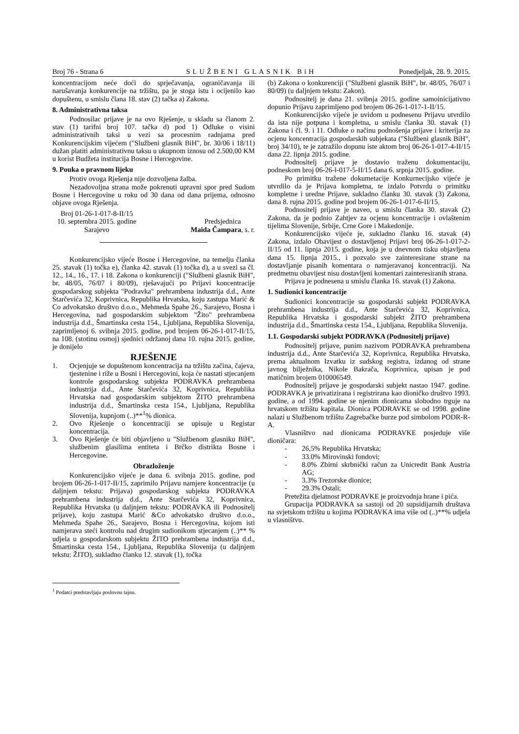Broj 76 - Strana 6 SLUŽBENI GLASNIK BiH Ponedjeljak, 28. 9. 2015.
koncentracijom neće doći do sprječavanja, ograničavanja ili narušavanja konkurencije na tržištu, pa je stoga istu i ocijenilo kao dopuštenu, u smislu člana 18. stav (2) tačka a) Zakona.
8. Administrativna taksa
Podnosilac prijave je na ovo Rješenje, u skladu sa članom 2. stav (1) tarifni broj 107. tačka d) pod 1) Odluke o visini administrativnih taksi u vezi sa procesnim radnjama pred Konkurencijskim vijećem ("Službeni glasnik BiH", br. 30/06 i 18/11) dužan platiti administrativnu taksu u ukupnom iznosu od 2.500,00 KM u korist Budžeta institucija Bosne i Hercegovine.
9. Pouka o pravnom lijeku
Protiv ovoga Rješenja nije dozvoljena žalba.
Nezadovoljna strana može pokrenuti upravni spor pred Sudom Bosne i Hercegovine u roku od 30 dana od dana prijema, odnosno objave ovoga Rješenja.
Broj 01-26-1-017-8-II/15
10. septembra 2015. godine
Sarajevo
Predsjednica
Maida Čampara, s. r.
Konkurencijsko vijeće Bosne i Hercegovine, na temelju članka 25. stavak (1) točka e), članka 42. stavak (1) točka d), a u svezi sa čl. 12., 14., 16., 17. i 18. Zakona o konkurenciji ("Službeni glasnik BiH", br. 48/05, 76/07 i 80/09), rješavajući po Prijavi koncentracije gospodarskog subjekta "Podravka" prehrambena industrija d.d., Ante Starčevića 32, Koprivnica, Republika Hrvatska, koju zastupa Marić & Co advokatsko društvo d.o.o., Mehmeda Spahe 26., Sarajevo, Bosna i Hercegovina, nad gospodarskim subjektom "Žito" prehrambena industrija d.d., Šmartinska cesta 154., Ljubljana, Republika Slovenija, zaprimljenoj 6. svibnja 2015. godine, pod brojem 06-26-1-017-II/15, na 108. (stotinu osmoj) sjednici održanoj dana 10. rujna 2015. godine, je donijelo
RJEŠENJE
1. Ocjenjuje se dopuštenom koncentracija na tržištu začina, čajeva, tjestenine i riže u Bosni i Hercegovini, koja će nastati stjecanjem kontrole gospodarskog subjekta PODRAVKA prehrambena industrija d.d., Ante Starčevića 32, Koprivnica, Republika Hrvatska nad gospodarskim subjektom ŽITO prehrambena industrija d.d., Šmartinska cesta 154., Ljubljana, Republika Slovenija, kupnjom (..)**<sup>1</sup>% dionica.
2. Ovo Rješenje o koncentraciji se upisuje u Registar koncentracija.
3. Ovo Rješenje će biti objavljeno u "Službenom glasniku BiH", službenim glasilima entiteta i Brčko distrikta Bosne i Hercegovine.
Obrazloženje
Konkurencijsko vijeće je dana 6. svibnja 2015. godine, pod brojem 06-26-1-017-II/15, zaprimilo Prijavu namjere koncentracije (u daljnjem tekstu: Prijava) gospodarskog subjekta PODRAVKA prehrambena industrija d.d., Ante Starčevića 32, Koprivnica, Republika Hrvatska (u daljnjem tekstu: PODRAVKA ili Podnositelj prijave), koju zastupa Marić &Co advokatsko društvo d.o.o., Mehmeda Spahe 26., Sarajevo, Bosna i Hercegovina, kojom isti namjerava steći kontrolu nad drugim sudionikom stjecanjem (..)** % udjela u gospodarskom subjektu ŽITO prehrambena industrija d.d., Šmartinska cesta 154., Ljubljana, Republika Slovenija (u daljnjem tekstu: ŽITO), sukladno članku 12. stavak (1), točka
<sup>1</sup> Podatci predstavljaju poslovnu tajnu.
(b) Zakona o konkurenciji ("Službeni glasnik BiH", br. 48/05, 76/07 i 80/09) (u daljnjem tekstu: Zakon).
Podnositelj je dana 21. svibnja 2015. godine samoinicijativno dopunio Prijavu zaprimljeno pod brojem 06-26-1-017-1-II/15.
Konkurencijsko vijeće je uvidom u podnesenu Prijavu utvrdilo da ista nije potpuna i kompletna, u smislu članka 30. stavak (1) Zakona i čl. 9. i 11. Odluke o načinu podnošenja prijave i kriterija za ocjenu koncentracija gospodarskih subjekata ("Službeni glasnik BiH", broj 34/10), te je zatražilo dopunu iste aktom broj 06-26-1-017-4-II/15 dana 22. lipnja 2015. godine.
Podnositelj prijave je dostavio traženu dokumentaciju, podneskom broj 06-26-l-017-5-II/15 dana 6. srpnja 2015. godine.
Po primitku tražene dokumetacije Konkurnecijsko vijeće je utvrdilo da je Prijava kompletna, te izdalo Potvrdu o primitku kompletne i uredne Prijave, sukladno članku 30. stavak (3) Zakona, dana 8. rujna 2015. godine pod brojem 06-26-1-017-6-II/15.
Podnositelj prijave je naveo, u smislu članka 30. stavak (2) Zakona, da je podnio Zahtjev za ocjenu koncentracije i ovlaštenim tijelima Slovenije, Srbije, Crne Gore i Makedonije.
Konkurencijsko vijeće je, sukladno članku 16. stavak (4) Zakona, izdalo Obavijest o dostavljenoj Prijavi broj 06-26-1-017-2-II/15 od 11. lipnja 2015. godine, koja je u dnevnom tisku objavljena dana 15. lipnja 2015., i pozvalo sve zainteresirane strane na dostavljanje pisanih komentara o namjeravanoj koncentraciji. Na predmetnu obavijest nisu dostavljeni komentari zainteresiranih strana.
Prijava je podnesena u smislu članka 16. stavak (1) Zakona.
1. Sudionici koncentracije
Sudionici koncentracije su gospodarski subjekt PODRAVKA prehrambena industrija d.d., Ante Starčevića 32, Koprivnica, Republika Hrvatska i gospodarski subjekt ŽITO prehrambena industrija d.d., Šmartinska cesta 154., Ljubljana, Republika Slovenija.
1.1. Gospodarski subjekt PODRAVKA (Podnositelj prijave)
Podnositelj prijave, punim nazivom PODRAVKA prehrambena industrija d.d., Ante Starčevića 32, Koprivnica, Republika Hrvatska, prema aktualnom Izvatku iz sudskog registra, izdanog od strane javnog bilježnika, Nikole Bakrača, Koprivnica, upisan je pod matičnim brojem 010006549.
Podnositelj prijave je gospodarski subjekt nastao 1947. godine. PODRAVKA je privatizirana i registrirana kao dioničko društvo 1993. godine, a od 1994. godine se njenim dionicama slobodno trguje na hrvatskom tržištu kapitala. Dionica PODRAVKE se od 1998. godine nalazi u Službenom tržištu Zagrebačke burze pod simbolom PODR-R-A.
Vlasništvo nad dionicama PODRAVKE posjeduje više dioničara:
- 26,5% Republika Hrvatska;
- 33.0% Mirovinski fondovi;
- 8.0% Zbirni skrbnički račun za Unicredit Bank Austria AG;
- 3.3% Trezorske dionice;
- 29.3% Ostali;
Pretežita djelatnost PODRAVKE je proizvodnja hrane i pića.
Grupacija PODRAVKA sa sastoji od 20 supsidijarnih društava na svjetskom tržištu u kojima PODRAVKA ima više od (..)**% udjela u vlasništvu.